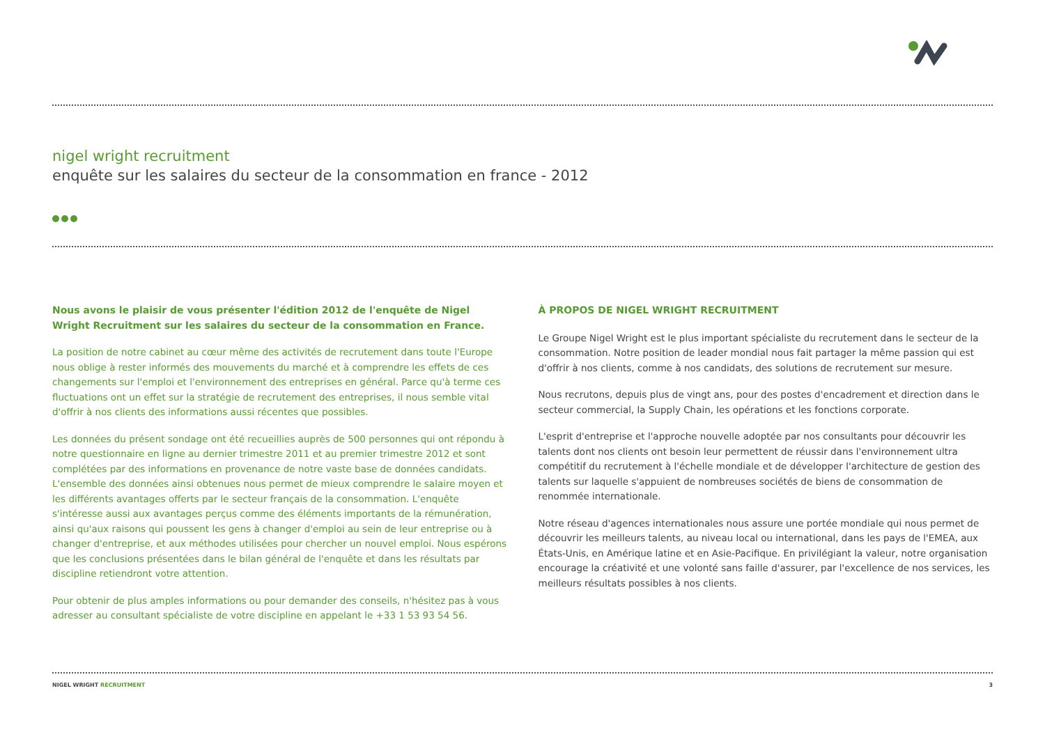nigel wright recruitment
enquête sur les salaires du secteur de la consommation en france - 2012
Nous avons le plaisir de vous présenter l'édition 2012 de l'enquête de Nigel Wright Recruitment sur les salaires du secteur de la consommation en France.
La position de notre cabinet au cœur même des activités de recrutement dans toute l'Europe nous oblige à rester informés des mouvements du marché et à comprendre les effets de ces changements sur l'emploi et l'environnement des entreprises en général. Parce qu'à terme ces fluctuations ont un effet sur la stratégie de recrutement des entreprises, il nous semble vital d'offrir à nos clients des informations aussi récentes que possibles.
Les données du présent sondage ont été recueillies auprès de 500 personnes qui ont répondu à notre questionnaire en ligne au dernier trimestre 2011 et au premier trimestre 2012 et sont complétées par des informations en provenance de notre vaste base de données candidats. L'ensemble des données ainsi obtenues nous permet de mieux comprendre le salaire moyen et les différents avantages offerts par le secteur français de la consommation. L'enquête s'intéresse aussi aux avantages perçus comme des éléments importants de la rémunération, ainsi qu'aux raisons qui poussent les gens à changer d'emploi au sein de leur entreprise ou à changer d'entreprise, et aux méthodes utilisées pour chercher un nouvel emploi. Nous espérons que les conclusions présentées dans le bilan général de l'enquête et dans les résultats par discipline retiendront votre attention.
Pour obtenir de plus amples informations ou pour demander des conseils, n'hésitez pas à vous adresser au consultant spécialiste de votre discipline en appelant le +33 1 53 93 54 56.
À PROPOS DE NIGEL WRIGHT RECRUITMENT
Le Groupe Nigel Wright est le plus important spécialiste du recrutement dans le secteur de la consommation. Notre position de leader mondial nous fait partager la même passion qui est d'offrir à nos clients, comme à nos candidats, des solutions de recrutement sur mesure.
Nous recrutons, depuis plus de vingt ans, pour des postes d'encadrement et direction dans le secteur commercial, la Supply Chain, les opérations et les fonctions corporate.
L'esprit d'entreprise et l'approche nouvelle adoptée par nos consultants pour découvrir les talents dont nos clients ont besoin leur permettent de réussir dans l'environnement ultra compétitif du recrutement à l'échelle mondiale et de développer l'architecture de gestion des talents sur laquelle s'appuient de nombreuses sociétés de biens de consommation de renommée internationale.
Notre réseau d'agences internationales nous assure une portée mondiale qui nous permet de découvrir les meilleurs talents, au niveau local ou international, dans les pays de l'EMEA, aux États-Unis, en Amérique latine et en Asie-Pacifique. En privilégiant la valeur, notre organisation encourage la créativité et une volonté sans faille d'assurer, par l'excellence de nos services, les meilleurs résultats possibles à nos clients.
NIGEL WRIGHT RECRUITMENT 3